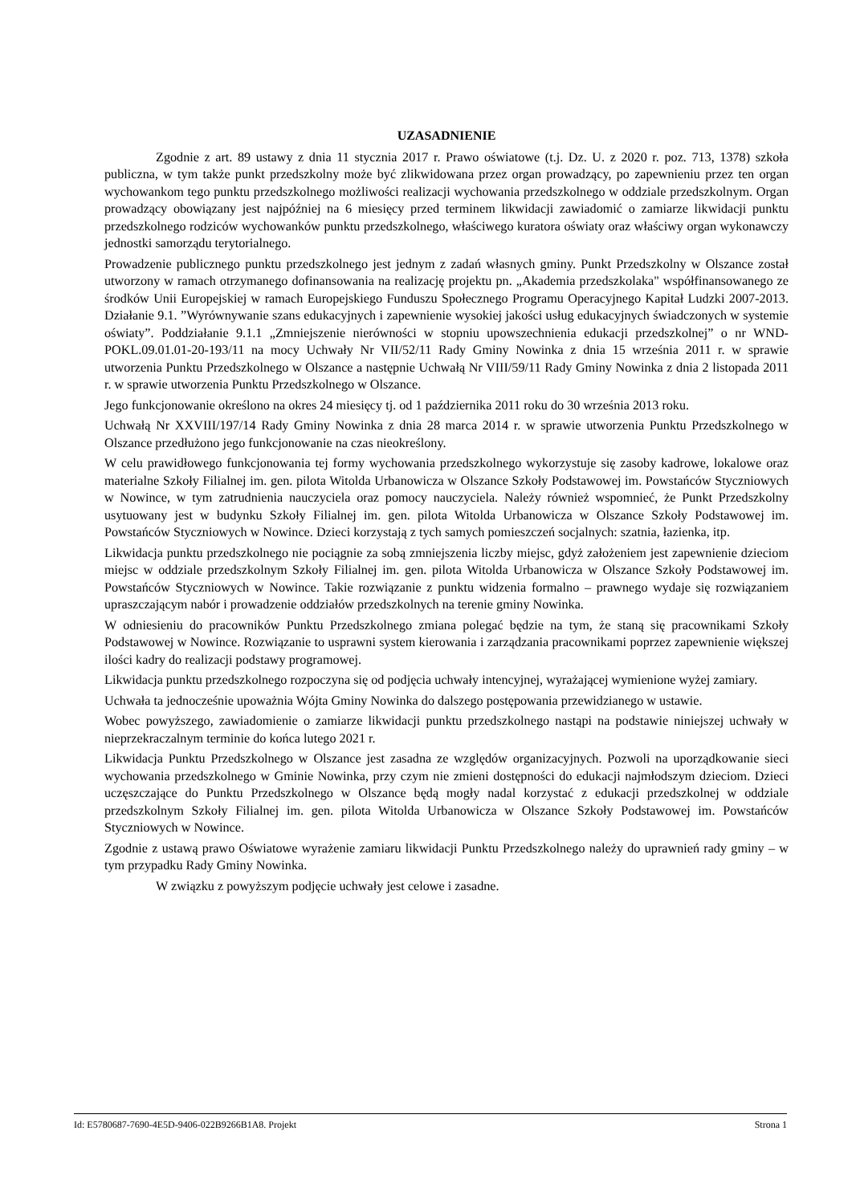UZASADNIENIE
Zgodnie z art. 89 ustawy z dnia 11 stycznia 2017 r. Prawo oświatowe (t.j. Dz. U. z 2020 r. poz. 713, 1378) szkoła publiczna, w tym także punkt przedszkolny może być zlikwidowana przez organ prowadzący, po zapewnieniu przez ten organ wychowankom tego punktu przedszkolnego możliwości realizacji wychowania przedszkolnego w oddziale przedszkolnym. Organ prowadzący obowiązany jest najpóźniej na 6 miesięcy przed terminem likwidacji zawiadomić o zamiarze likwidacji punktu przedszkolnego rodziców wychowanków punktu przedszkolnego, właściwego kuratora oświaty oraz właściwy organ wykonawczy jednostki samorządu terytorialnego.
Prowadzenie publicznego punktu przedszkolnego jest jednym z zadań własnych gminy. Punkt Przedszkolny w Olszance został utworzony w ramach otrzymanego dofinansowania na realizację projektu pn. „Akademia przedszkolaka" współfinansowanego ze środków Unii Europejskiej w ramach Europejskiego Funduszu Społecznego Programu Operacyjnego Kapitał Ludzki 2007-2013. Działanie 9.1. ”Wyrównywanie szans edukacyjnych i zapewnienie wysokiej jakości usług edukacyjnych świadczonych w systemie oświaty”. Poddziałanie 9.1.1 „Zmniejszenie nierówności w stopniu upowszechnienia edukacji przedszkolnej” o nr WND-POKL.09.01.01-20-193/11 na mocy Uchwały Nr VII/52/11 Rady Gminy Nowinka z dnia 15 września 2011 r. w sprawie utworzenia Punktu Przedszkolnego w Olszance a następnie Uchwałą Nr VIII/59/11 Rady Gminy Nowinka z dnia 2 listopada 2011 r. w sprawie utworzenia Punktu Przedszkolnego w Olszance.
Jego funkcjonowanie określono na okres 24 miesięcy tj. od 1 października 2011 roku do 30 września 2013 roku.
Uchwałą Nr XXVIII/197/14 Rady Gminy Nowinka z dnia 28 marca 2014 r. w sprawie utworzenia Punktu Przedszkolnego w Olszance przedłużono jego funkcjonowanie na czas nieokreślony.
W celu prawidłowego funkcjonowania tej formy wychowania przedszkolnego wykorzystuje się zasoby kadrowe, lokalowe oraz materialne Szkoły Filialnej im. gen. pilota Witolda Urbanowicza w Olszance Szkoły Podstawowej im. Powstańców Styczniowych w Nowince, w tym zatrudnienia nauczyciela oraz pomocy nauczyciela. Należy również wspomnieć, że Punkt Przedszkolny usytuowany jest w budynku Szkoły Filialnej im. gen. pilota Witolda Urbanowicza w Olszance Szkoły Podstawowej im. Powstańców Styczniowych w Nowince. Dzieci korzystają z tych samych pomieszczeń socjalnych: szatnia, łazienka, itp.
Likwidacja punktu przedszkolnego nie pociągnie za sobą zmniejszenia liczby miejsc, gdyż założeniem jest zapewnienie dzieciom miejsc w oddziale przedszkolnym Szkoły Filialnej im. gen. pilota Witolda Urbanowicza w Olszance Szkoły Podstawowej im. Powstańców Styczniowych w Nowince. Takie rozwiązanie z punktu widzenia formalno – prawnego wydaje się rozwiązaniem upraszczającym nabór i prowadzenie oddziałów przedszkolnych na terenie gminy Nowinka.
W odniesieniu do pracowników Punktu Przedszkolnego zmiana polegać będzie na tym, że staną się pracownikami Szkoły Podstawowej w Nowince. Rozwiązanie to usprawni system kierowania i zarządzania pracownikami poprzez zapewnienie większej ilości kadry do realizacji podstawy programowej.
Likwidacja punktu przedszkolnego rozpoczyna się od podjęcia uchwały intencyjnej, wyrażającej wymienione wyżej zamiary.
Uchwała ta jednocześnie upoważnia Wójta Gminy Nowinka do dalszego postępowania przewidzianego w ustawie.
Wobec powyższego, zawiadomienie o zamiarze likwidacji punktu przedszkolnego nastąpi na podstawie niniejszej uchwały w nieprzekraczalnym terminie do końca lutego 2021 r.
Likwidacja Punktu Przedszkolnego w Olszance jest zasadna ze względów organizacyjnych. Pozwoli na uporządkowanie sieci wychowania przedszkolnego w Gminie Nowinka, przy czym nie zmieni dostępności do edukacji najmłodszym dzieciom. Dzieci uczęszczające do Punktu Przedszkolnego w Olszance będą mogły nadal korzystać z edukacji przedszkolnej w oddziale przedszkolnym Szkoły Filialnej im. gen. pilota Witolda Urbanowicza w Olszance Szkoły Podstawowej im. Powstańców Styczniowych w Nowince.
Zgodnie z ustawą prawo Oświatowe wyrażenie zamiaru likwidacji Punktu Przedszkolnego należy do uprawnień rady gminy – w tym przypadku Rady Gminy Nowinka.
W związku z powyższym podjęcie uchwały jest celowe i zasadne.
Id: E5780687-7690-4E5D-9406-022B9266B1A8. Projekt Strona 1